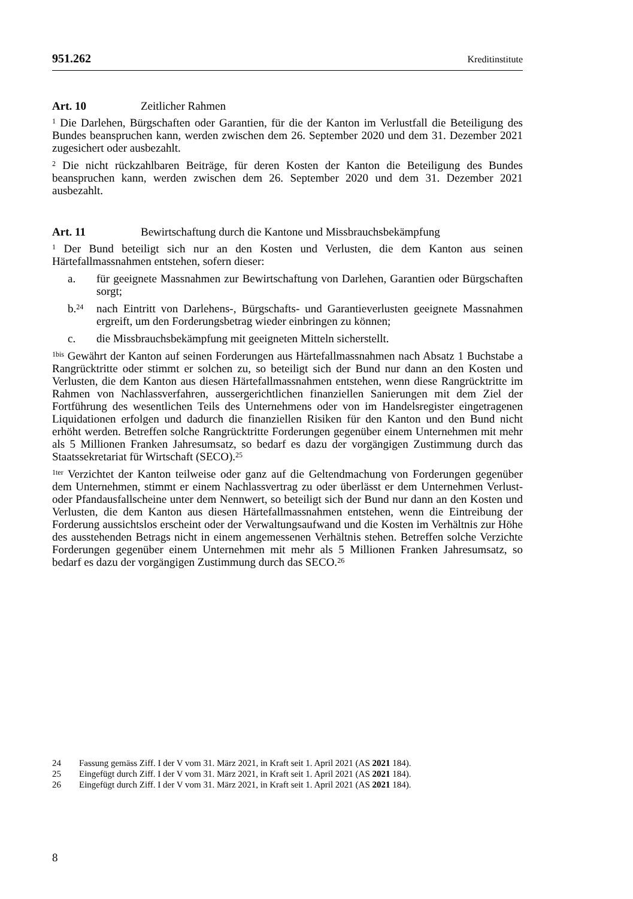951.262 Kreditinstitute
Art. 10 Zeitlicher Rahmen
<sup>1</sup> Die Darlehen, Bürgschaften oder Garantien, für die der Kanton im Verlustfall die Beteiligung des Bundes beanspruchen kann, werden zwischen dem 26. September 2020 und dem 31. Dezember 2021 zugesichert oder ausbezahlt.
<sup>2</sup> Die nicht rückzahlbaren Beiträge, für deren Kosten der Kanton die Beteiligung des Bundes beanspruchen kann, werden zwischen dem 26. September 2020 und dem 31. Dezember 2021 ausbezahlt.
Art. 11 Bewirtschaftung durch die Kantone und Missbrauchsbekämpfung
<sup>1</sup> Der Bund beteiligt sich nur an den Kosten und Verlusten, die dem Kanton aus seinen Härtefallmassnahmen entstehen, sofern dieser:
a. für geeignete Massnahmen zur Bewirtschaftung von Darlehen, Garantien oder Bürgschaften sorgt;
b.<sup>24</sup> nach Eintritt von Darlehens-, Bürgschafts- und Garantieverlusten geeignete Massnahmen ergreift, um den Forderungsbetrag wieder einbringen zu können;
c. die Missbrauchsbekämpfung mit geeigneten Mitteln sicherstellt.
<sup>1bis</sup> Gewährt der Kanton auf seinen Forderungen aus Härtefallmassnahmen nach Absatz 1 Buchstabe a Rangrücktritte oder stimmt er solchen zu, so beteiligt sich der Bund nur dann an den Kosten und Verlusten, die dem Kanton aus diesen Härtefallmassnahmen entstehen, wenn diese Rangrücktritte im Rahmen von Nachlassverfahren, aussergerichtlichen finanziellen Sanierungen mit dem Ziel der Fortführung des wesentlichen Teils des Unternehmens oder von im Handelsregister eingetragenen Liquidationen erfolgen und dadurch die finanziellen Risiken für den Kanton und den Bund nicht erhöht werden. Betreffen solche Rangrücktritte Forderungen gegenüber einem Unternehmen mit mehr als 5 Millionen Franken Jahresumsatz, so bedarf es dazu der vorgängigen Zustimmung durch das Staatssekretariat für Wirtschaft (SECO).<sup>25</sup>
<sup>1ter</sup> Verzichtet der Kanton teilweise oder ganz auf die Geltendmachung von Forderungen gegenüber dem Unternehmen, stimmt er einem Nachlassvertrag zu oder überlässt er dem Unternehmen Verlust- oder Pfandausfallscheine unter dem Nennwert, so beteiligt sich der Bund nur dann an den Kosten und Verlusten, die dem Kanton aus diesen Härtefallmassnahmen entstehen, wenn die Eintreibung der Forderung aussichtslos erscheint oder der Verwaltungsaufwand und die Kosten im Verhältnis zur Höhe des ausstehenden Betrags nicht in einem angemessenen Verhältnis stehen. Betreffen solche Verzichte Forderungen gegenüber einem Unternehmen mit mehr als 5 Millionen Franken Jahresumsatz, so bedarf es dazu der vorgängigen Zustimmung durch das SECO.<sup>26</sup>
24 Fassung gemäss Ziff. I der V vom 31. März 2021, in Kraft seit 1. April 2021 (AS 2021 184).
25 Eingefügt durch Ziff. I der V vom 31. März 2021, in Kraft seit 1. April 2021 (AS 2021 184).
26 Eingefügt durch Ziff. I der V vom 31. März 2021, in Kraft seit 1. April 2021 (AS 2021 184).
8